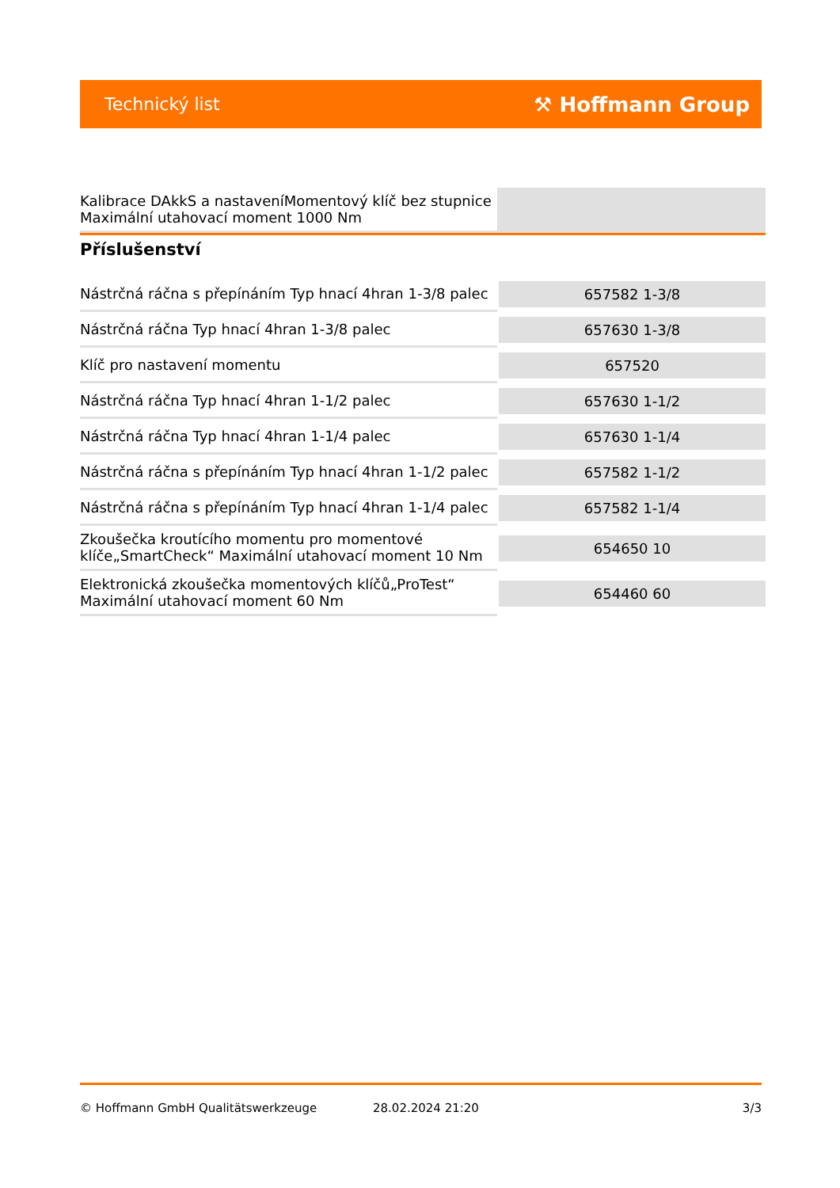Technický list ⚒ Hoffmann Group
| Kalibrace DAkkS a nastaveníMomentový klíč bez stupnice Maximální utahovací moment 1000 Nm | |
Příslušenství
| Nástrčná ráčna s přepínáním Typ hnací 4hran 1-3/8 palec | 657582 1-3/8 |
| Nástrčná ráčna Typ hnací 4hran 1-3/8 palec | 657630 1-3/8 |
| Klíč pro nastavení momentu | 657520 |
| Nástrčná ráčna Typ hnací 4hran 1-1/2 palec | 657630 1-1/2 |
| Nástrčná ráčna Typ hnací 4hran 1-1/4 palec | 657630 1-1/4 |
| Nástrčná ráčna s přepínáním Typ hnací 4hran 1-1/2 palec | 657582 1-1/2 |
| Nástrčná ráčna s přepínáním Typ hnací 4hran 1-1/4 palec | 657582 1-1/4 |
| Zkoušečka kroutícího momentu pro momentové klíče„SmartCheck“ Maximální utahovací moment 10 Nm | 654650 10 |
| Elektronická zkoušečka momentových klíčů„ProTest“ Maximální utahovací moment 60 Nm | 654460 60 |
© Hoffmann GmbH Qualitätswerkzeuge 28.02.2024 21:20 3/3